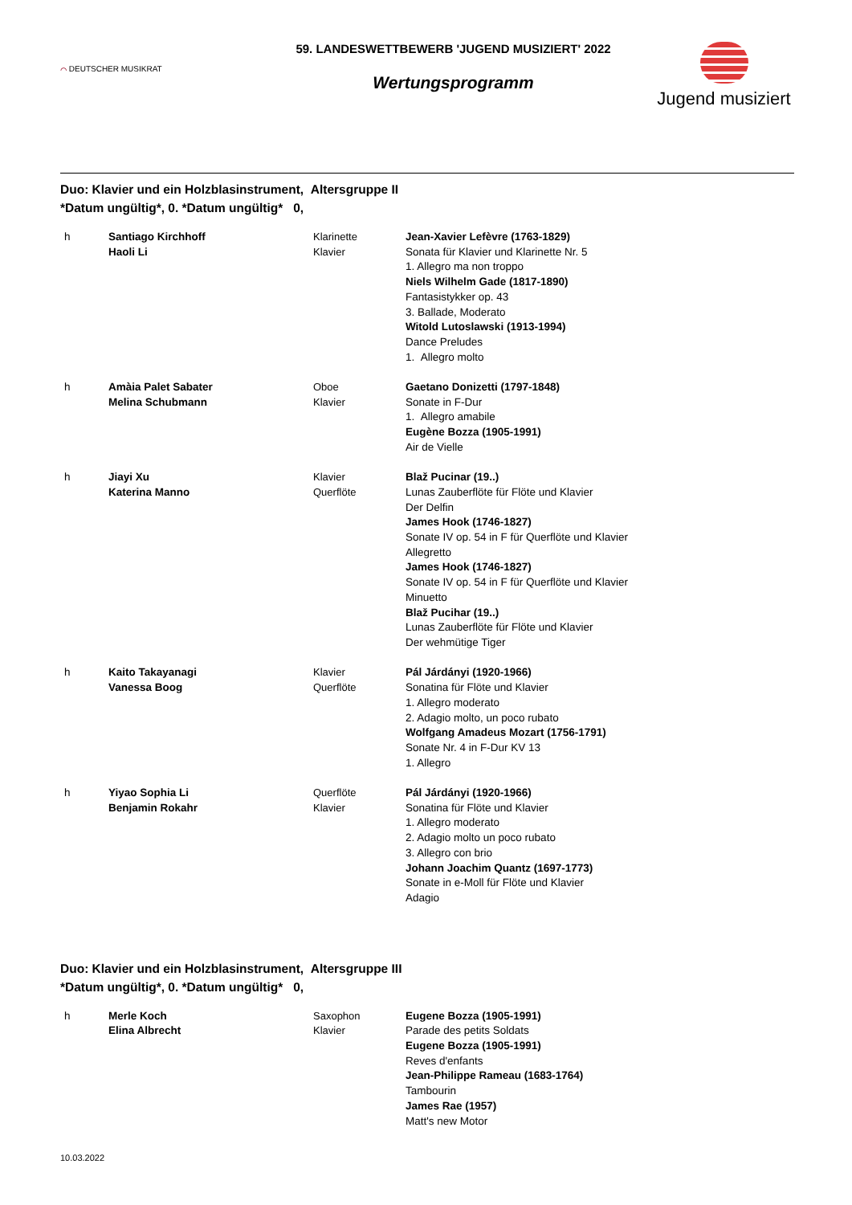⌒ DEUTSCHER MUSIKRAT
59. LANDESWETTBEWERB 'JUGEND MUSIZIERT' 2022
Wertungsprogramm
Jugend musiziert
Duo: Klavier und ein Holzblasinstrument, Altersgruppe II
*Datum ungültig*, 0. *Datum ungültig* 0,
| h | Santiago Kirchhoff Haoli Li | Klarinette Klavier | Jean-Xavier Lefèvre (1763-1829) Sonata für Klavier und Klarinette Nr. 5 1. Allegro ma non troppo Niels Wilhelm Gade (1817-1890) Fantasistykker op. 43 3. Ballade, Moderato Witold Lutoslawski (1913-1994) Dance Preludes 1. Allegro molto |
| h | Amàia Palet Sabater Melina Schubmann | Oboe Klavier | Gaetano Donizetti (1797-1848) Sonate in F-Dur 1. Allegro amabile Eugène Bozza (1905-1991) Air de Vielle |
| h | Jiayi Xu Katerina Manno | Klavier Querflöte | Blaž Pucinar (19..) Lunas Zauberflöte für Flöte und Klavier Der Delfin James Hook (1746-1827) Sonate IV op. 54 in F für Querflöte und Klavier Allegretto James Hook (1746-1827) Sonate IV op. 54 in F für Querflöte und Klavier Minuetto Blaž Pucihar (19..) Lunas Zauberflöte für Flöte und Klavier Der wehmütige Tiger |
| h | Kaito Takayanagi Vanessa Boog | Klavier Querflöte | Pál Járdányi (1920-1966) Sonatina für Flöte und Klavier 1. Allegro moderato 2. Adagio molto, un poco rubato Wolfgang Amadeus Mozart (1756-1791) Sonate Nr. 4 in F-Dur KV 13 1. Allegro |
| h | Yiyao Sophia Li Benjamin Rokahr | Querflöte Klavier | Pál Járdányi (1920-1966) Sonatina für Flöte und Klavier 1. Allegro moderato 2. Adagio molto un poco rubato 3. Allegro con brio Johann Joachim Quantz (1697-1773) Sonate in e-Moll für Flöte und Klavier Adagio |
Duo: Klavier und ein Holzblasinstrument, Altersgruppe III
*Datum ungültig*, 0. *Datum ungültig* 0,
| h | Merle Koch Elina Albrecht | Saxophon Klavier | Eugene Bozza (1905-1991) Parade des petits Soldats Eugene Bozza (1905-1991) Reves d'enfants Jean-Philippe Rameau (1683-1764) Tambourin James Rae (1957) Matt's new Motor |
10.03.2022